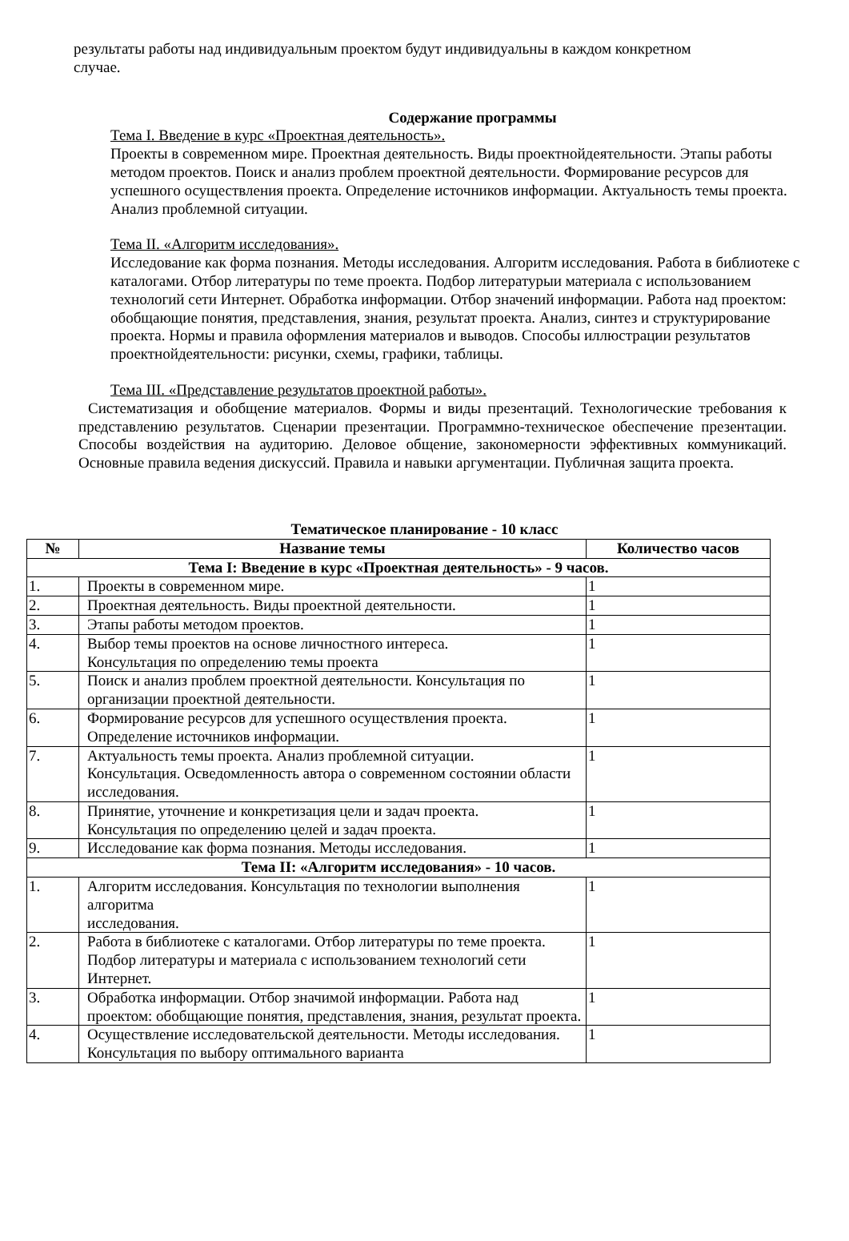результаты работы над индивидуальным проектом будут индивидуальны в каждом конкретном случае.
Содержание программы
Тема I. Введение в курс «Проектная деятельность».
Проекты в современном мире. Проектная деятельность. Виды проектнойдеятельности. Этапы работы методом проектов. Поиск и анализ проблем проектной деятельности. Формирование ресурсов для успешного осуществления проекта. Определение источников информации. Актуальность темы проекта. Анализ проблемной ситуации.
Тема II. «Алгоритм исследования».
Исследование как форма познания. Методы исследования. Алгоритм исследования. Работа в библиотеке с каталогами. Отбор литературы по теме проекта. Подбор литературыи материала с использованием технологий сети Интернет. Обработка информации. Отбор значений информации. Работа над проектом: обобщающие понятия, представления, знания, результат проекта. Анализ, синтез и структурирование проекта. Нормы и правила оформления материалов и выводов. Способы иллюстрации результатов проектнойдеятельности: рисунки, схемы, графики, таблицы.
Тема III. «Представление результатов проектной работы».
Систематизация и обобщение материалов. Формы и виды презентаций. Технологические требования к представлению результатов. Сценарии презентации. Программно-техническое обеспечение презентации. Способы воздействия на аудиторию. Деловое общение, закономерности эффективных коммуникаций. Основные правила ведения дискуссий. Правила и навыки аргументации. Публичная защита проекта.
Тематическое планирование - 10 класс
| № | Название темы | Количество часов |
| --- | --- | --- |
| Тема I: Введение в курс «Проектная деятельность» - 9 часов. | | |
| 1. | Проекты в современном мире. | 1 |
| 2. | Проектная деятельность. Виды проектной деятельности. | 1 |
| 3. | Этапы работы методом проектов. | 1 |
| 4. | Выбор темы проектов на основе личностного интереса. Консультация по определению темы проекта | 1 |
| 5. | Поиск и анализ проблем проектной деятельности. Консультация по организации проектной деятельности. | 1 |
| 6. | Формирование ресурсов для успешного осуществления проекта. Определение источников информации. | 1 |
| 7. | Актуальность темы проекта. Анализ проблемной ситуации. Консультация. Осведомленность автора о современном состоянии области исследования. | 1 |
| 8. | Принятие, уточнение и конкретизация цели и задач проекта. Консультация по определению целей и задач проекта. | 1 |
| 9. | Исследование как форма познания. Методы исследования. | 1 |
| Тема II: «Алгоритм исследования» - 10 часов. | | |
| 1. | Алгоритм исследования. Консультация по технологии выполнения алгоритма исследования. | 1 |
| 2. | Работа в библиотеке с каталогами. Отбор литературы по теме проекта. Подбор литературы и материала с использованием технологий сети Интернет. | 1 |
| 3. | Обработка информации. Отбор значимой информации. Работа над проектом: обобщающие понятия, представления, знания, результат проекта. | 1 |
| 4. | Осуществление исследовательской деятельности. Методы исследования. Консультация по выбору оптимального варианта | 1 |